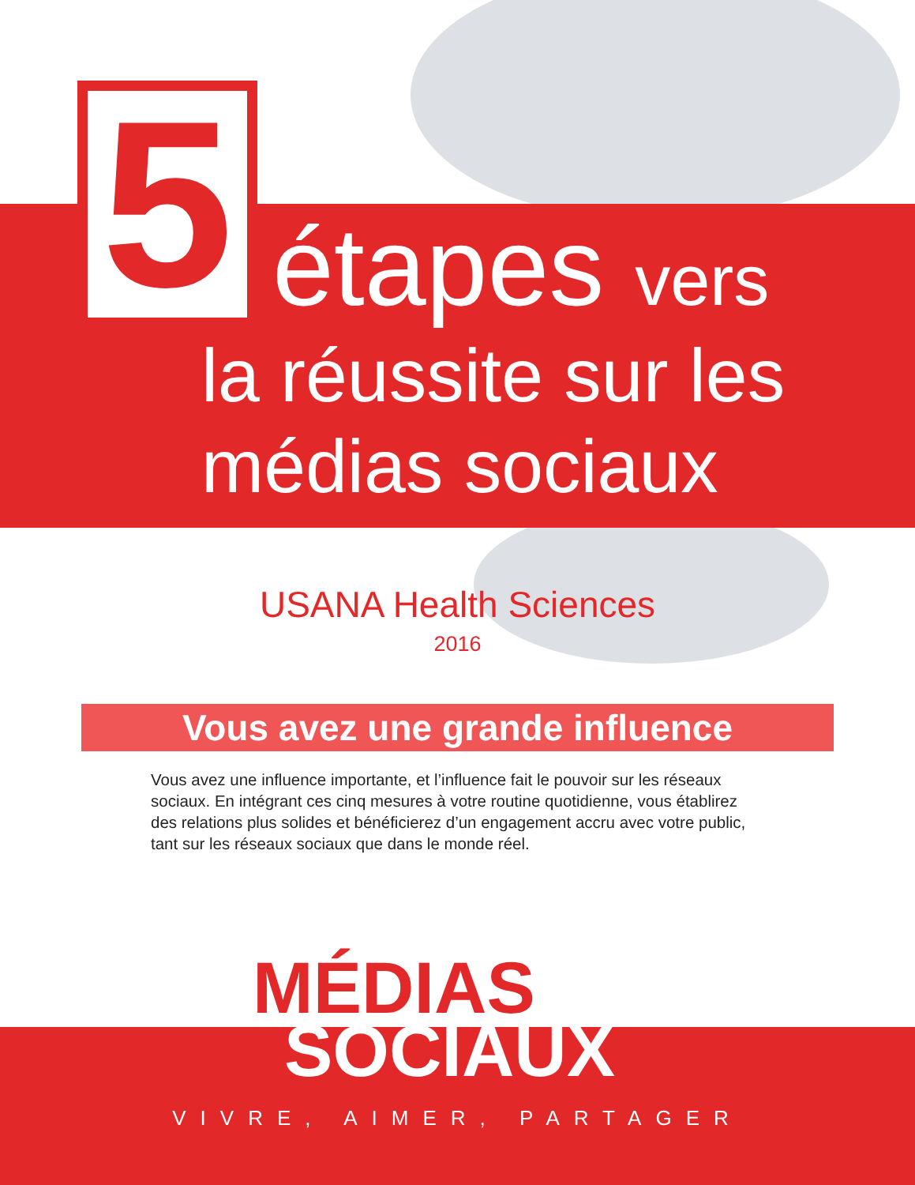5
étapes vers
la réussite sur les
médias sociaux
USANA Health Sciences
2016
Vous avez une grande influence
Vous avez une influence importante, et l’influence fait le pouvoir sur les réseaux sociaux. En intégrant ces cinq mesures à votre routine quotidienne, vous établirez des relations plus solides et bénéficierez d’un engagement accru avec votre public, tant sur les réseaux sociaux que dans le monde réel.
MÉDIAS
SOCIAUX
VIVRE, AIMER, PARTAGER